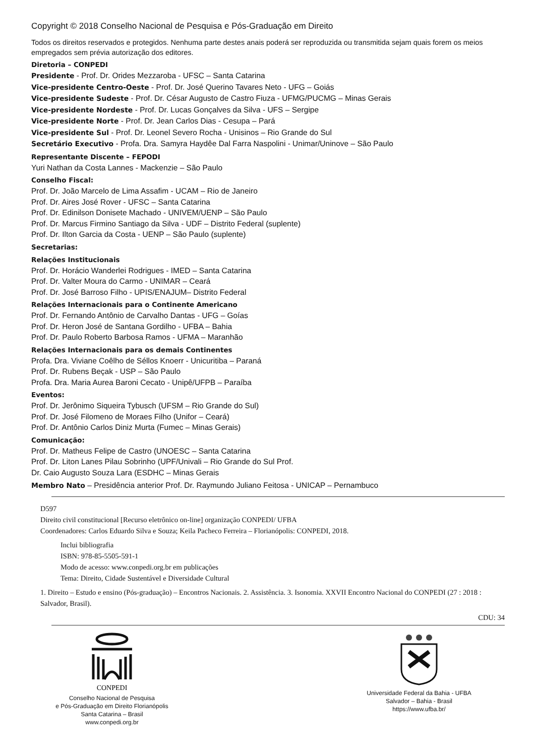Copyright © 2018 Conselho Nacional de Pesquisa e Pós-Graduação em Direito
Todos os direitos reservados e protegidos. Nenhuma parte destes anais poderá ser reproduzida ou transmitida sejam quais forem os meios empregados sem prévia autorização dos editores.
Diretoria – CONPEDI
Presidente - Prof. Dr. Orides Mezzaroba - UFSC – Santa Catarina
Vice-presidente Centro-Oeste - Prof. Dr. José Querino Tavares Neto - UFG – Goiás
Vice-presidente Sudeste - Prof. Dr. César Augusto de Castro Fiuza - UFMG/PUCMG – Minas Gerais
Vice-presidente Nordeste - Prof. Dr. Lucas Gonçalves da Silva - UFS – Sergipe
Vice-presidente Norte - Prof. Dr. Jean Carlos Dias - Cesupa – Pará
Vice-presidente Sul - Prof. Dr. Leonel Severo Rocha - Unisinos – Rio Grande do Sul
Secretário Executivo - Profa. Dra. Samyra Haydêe Dal Farra Naspolini - Unimar/Uninove – São Paulo
Representante Discente – FEPODI
Yuri Nathan da Costa Lannes - Mackenzie – São Paulo
Conselho Fiscal:
Prof. Dr. João Marcelo de Lima Assafim - UCAM – Rio de Janeiro
Prof. Dr. Aires José Rover - UFSC – Santa Catarina
Prof. Dr. Edinilson Donisete Machado - UNIVEM/UENP – São Paulo
Prof. Dr. Marcus Firmino Santiago da Silva - UDF – Distrito Federal (suplente)
Prof. Dr. Ilton Garcia da Costa - UENP – São Paulo (suplente)
Secretarias:
Relações Institucionais
Prof. Dr. Horácio Wanderlei Rodrigues - IMED – Santa Catarina
Prof. Dr. Valter Moura do Carmo - UNIMAR – Ceará
Prof. Dr. José Barroso Filho - UPIS/ENAJUM– Distrito Federal
Relações Internacionais para o Continente Americano
Prof. Dr. Fernando Antônio de Carvalho Dantas - UFG – Goías
Prof. Dr. Heron José de Santana Gordilho - UFBA – Bahia
Prof. Dr. Paulo Roberto Barbosa Ramos - UFMA – Maranhão
Relações Internacionais para os demais Continentes
Profa. Dra. Viviane Coêlho de Séllos Knoerr - Unicuritiba – Paraná
Prof. Dr. Rubens Beçak - USP – São Paulo
Profa. Dra. Maria Aurea Baroni Cecato - Unipê/UFPB – Paraíba
Eventos:
Prof. Dr. Jerônimo Siqueira Tybusch (UFSM – Rio Grande do Sul)
Prof. Dr. José Filomeno de Moraes Filho (Unifor – Ceará)
Prof. Dr. Antônio Carlos Diniz Murta (Fumec – Minas Gerais)
Comunicação:
Prof. Dr. Matheus Felipe de Castro (UNOESC – Santa Catarina
Prof. Dr. Liton Lanes Pilau Sobrinho (UPF/Univali – Rio Grande do Sul Prof.
Dr. Caio Augusto Souza Lara (ESDHC – Minas Gerais
Membro Nato – Presidência anterior Prof. Dr. Raymundo Juliano Feitosa - UNICAP – Pernambuco
D597
Direito civil constitucional [Recurso eletrônico on-line] organização CONPEDI/ UFBA
Coordenadores: Carlos Eduardo Silva e Souza; Keila Pacheco Ferreira – Florianópolis: CONPEDI, 2018.
Inclui bibliografia
ISBN: 978-85-5505-591-1
Modo de acesso: www.conpedi.org.br em publicações
Tema: Direito, Cidade Sustentável e Diversidade Cultural
1. Direito – Estudo e ensino (Pós-graduação) – Encontros Nacionais. 2. Assistência. 3. Isonomia. XXVII Encontro Nacional do CONPEDI (27 : 2018 : Salvador, Brasil).
CDU: 34
CONPEDI
Conselho Nacional de Pesquisa
e Pós-Graduação em Direito Florianópolis
Santa Catarina – Brasil
www.conpedi.org.br
Universidade Federal da Bahia - UFBA
Salvador – Bahia - Brasil
https://www.ufba.br/